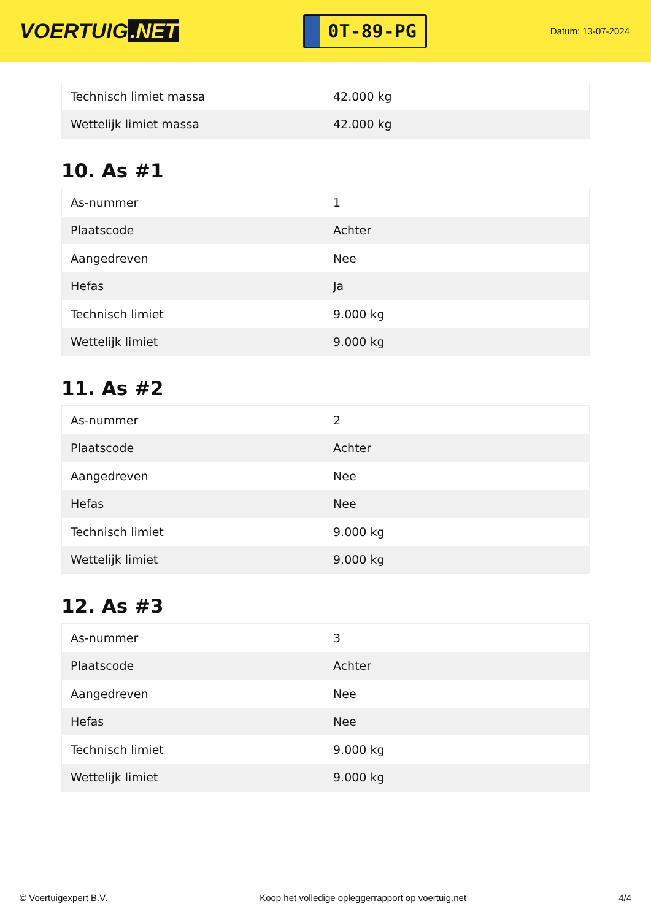VOERTUIG.NET
0T-89-PG
Datum: 13-07-2024
| Technisch limiet massa | 42.000 kg |
| Wettelijk limiet massa | 42.000 kg |
10. As #1
| As-nummer | 1 |
| Plaatscode | Achter |
| Aangedreven | Nee |
| Hefas | Ja |
| Technisch limiet | 9.000 kg |
| Wettelijk limiet | 9.000 kg |
11. As #2
| As-nummer | 2 |
| Plaatscode | Achter |
| Aangedreven | Nee |
| Hefas | Nee |
| Technisch limiet | 9.000 kg |
| Wettelijk limiet | 9.000 kg |
12. As #3
| As-nummer | 3 |
| Plaatscode | Achter |
| Aangedreven | Nee |
| Hefas | Nee |
| Technisch limiet | 9.000 kg |
| Wettelijk limiet | 9.000 kg |
© Voertuigexpert B.V. Koop het volledige opleggerrapport op voertuig.net 4/4